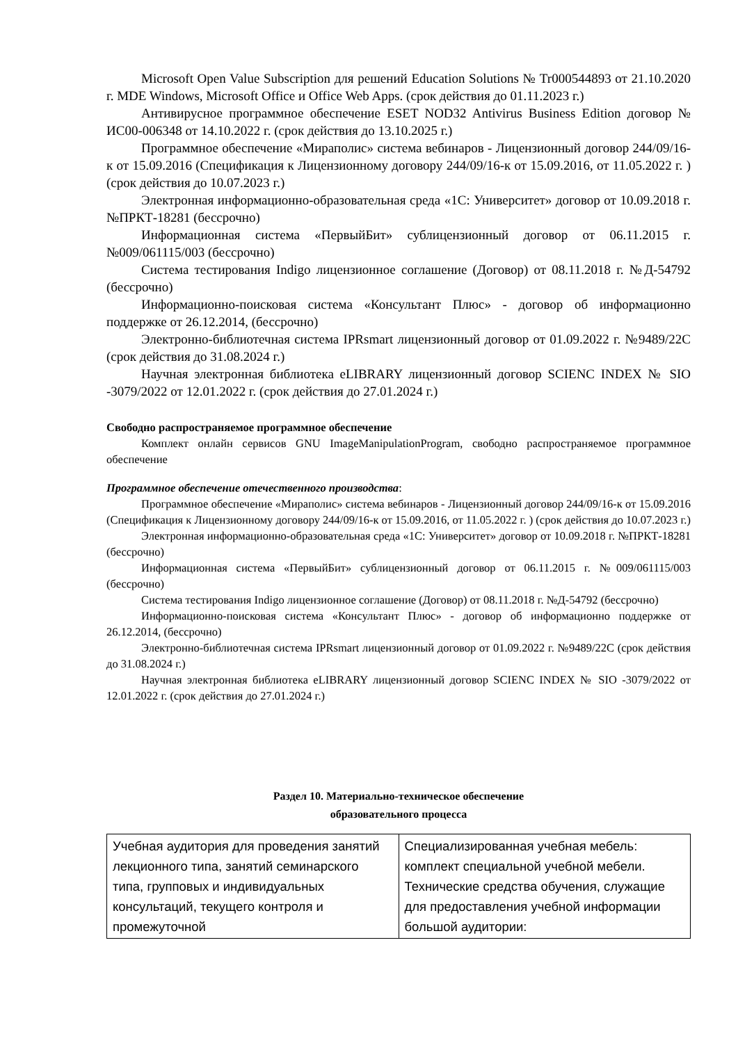Microsoft Open Value Subscription для решений Education Solutions № Tr000544893 от 21.10.2020 г. MDE Windows, Microsoft Office и Office Web Apps. (срок действия до 01.11.2023 г.)
Антивирусное программное обеспечение ESET NOD32 Antivirus Business Edition договор № ИС00-006348 от 14.10.2022 г. (срок действия до 13.10.2025 г.)
Программное обеспечение «Мираполис» система вебинаров - Лицензионный договор 244/09/16-к от 15.09.2016 (Спецификация к Лицензионному договору 244/09/16-к от 15.09.2016, от 11.05.2022 г. ) (срок действия до 10.07.2023 г.)
Электронная информационно-образовательная среда «1С: Университет» договор от 10.09.2018 г. №ПРКТ-18281 (бессрочно)
Информационная система «ПервыйБит» сублицензионный договор от 06.11.2015 г. №009/061115/003 (бессрочно)
Система тестирования Indigo лицензионное соглашение (Договор) от 08.11.2018 г. №Д-54792 (бессрочно)
Информационно-поисковая система «Консультант Плюс» - договор об информационно поддержке от 26.12.2014, (бессрочно)
Электронно-библиотечная система IPRsmart лицензионный договор от 01.09.2022 г. №9489/22С (срок действия до 31.08.2024 г.)
Научная электронная библиотека eLIBRARY лицензионный договор SCIENC INDEX № SIO -3079/2022 от 12.01.2022 г. (срок действия до 27.01.2024 г.)
Свободно распространяемое программное обеспечение
Комплект онлайн сервисов GNU ImageManipulationProgram, свободно распространяемое программное обеспечение
Программное обеспечение отечественного производства:
Программное обеспечение «Мираполис» система вебинаров - Лицензионный договор 244/09/16-к от 15.09.2016 (Спецификация к Лицензионному договору 244/09/16-к от 15.09.2016, от 11.05.2022 г. ) (срок действия до 10.07.2023 г.)
Электронная информационно-образовательная среда «1С: Университет» договор от 10.09.2018 г. №ПРКТ-18281 (бессрочно)
Информационная система «ПервыйБит» сублицензионный договор от 06.11.2015 г. №009/061115/003 (бессрочно)
Система тестирования Indigo лицензионное соглашение (Договор) от 08.11.2018 г. №Д-54792 (бессрочно)
Информационно-поисковая система «Консультант Плюс» - договор об информационно поддержке от 26.12.2014, (бессрочно)
Электронно-библиотечная система IPRsmart лицензионный договор от 01.09.2022 г. №9489/22С (срок действия до 31.08.2024 г.)
Научная электронная библиотека eLIBRARY лицензионный договор SCIENC INDEX № SIO -3079/2022 от 12.01.2022 г. (срок действия до 27.01.2024 г.)
Раздел 10. Материально-техническое обеспечение
образовательного процесса
| Учебная аудитория для проведения занятий лекционного типа, занятий семинарского типа, групповых и индивидуальных консультаций, текущего контроля и промежуточной | Специализированная учебная мебель: комплект специальной учебной мебели. Технические средства обучения, служащие для предоставления учебной информации большой аудитории: |